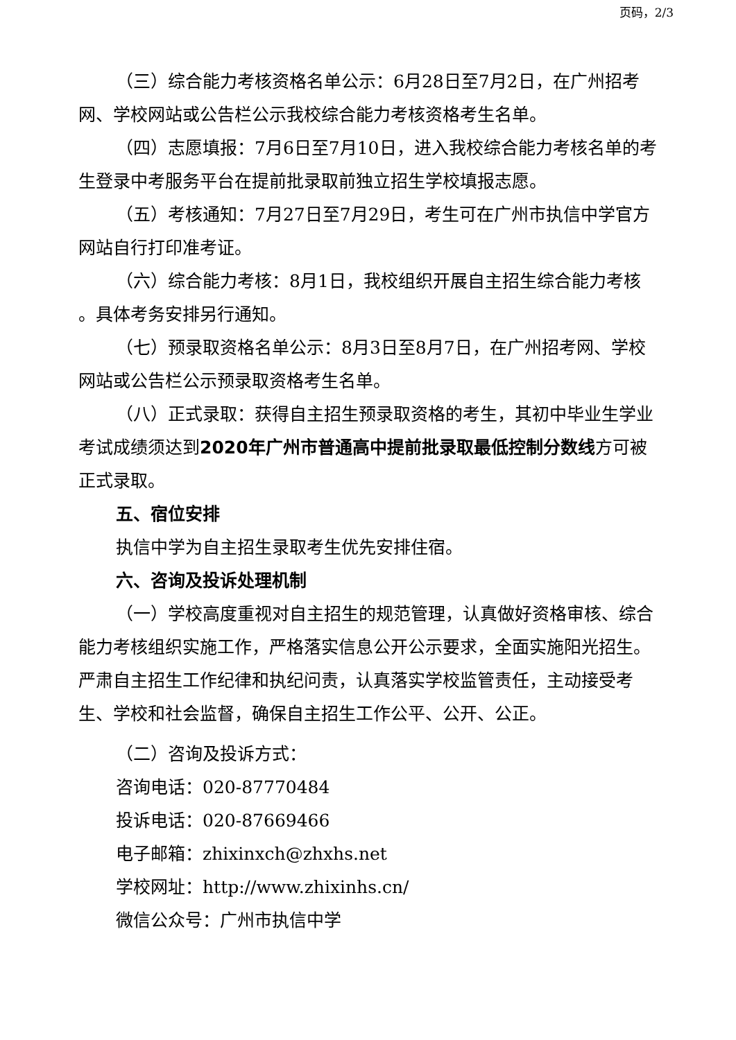页码，2/3
（三）综合能力考核资格名单公示：6月28日至7月2日，在广州招考网、学校网站或公告栏公示我校综合能力考核资格考生名单。
（四）志愿填报：7月6日至7月10日，进入我校综合能力考核名单的考生登录中考服务平台在提前批录取前独立招生学校填报志愿。
（五）考核通知：7月27日至7月29日，考生可在广州市执信中学官方网站自行打印准考证。
（六）综合能力考核：8月1日，我校组织开展自主招生综合能力考核 。具体考务安排另行通知。
（七）预录取资格名单公示：8月3日至8月7日，在广州招考网、学校网站或公告栏公示预录取资格考生名单。
（八）正式录取：获得自主招生预录取资格的考生，其初中毕业生学业考试成绩须达到2020年广州市普通高中提前批录取最低控制分数线方可被正式录取。
五、宿位安排
执信中学为自主招生录取考生优先安排住宿。
六、咨询及投诉处理机制
（一）学校高度重视对自主招生的规范管理，认真做好资格审核、综合能力考核组织实施工作，严格落实信息公开公示要求，全面实施阳光招生。严肃自主招生工作纪律和执纪问责，认真落实学校监管责任，主动接受考生、学校和社会监督，确保自主招生工作公平、公开、公正。
（二）咨询及投诉方式：
咨询电话：020-87770484
投诉电话：020-87669466
电子邮箱：zhixinxch@zhxhs.net
学校网址：http://www.zhixinhs.cn/
微信公众号：广州市执信中学